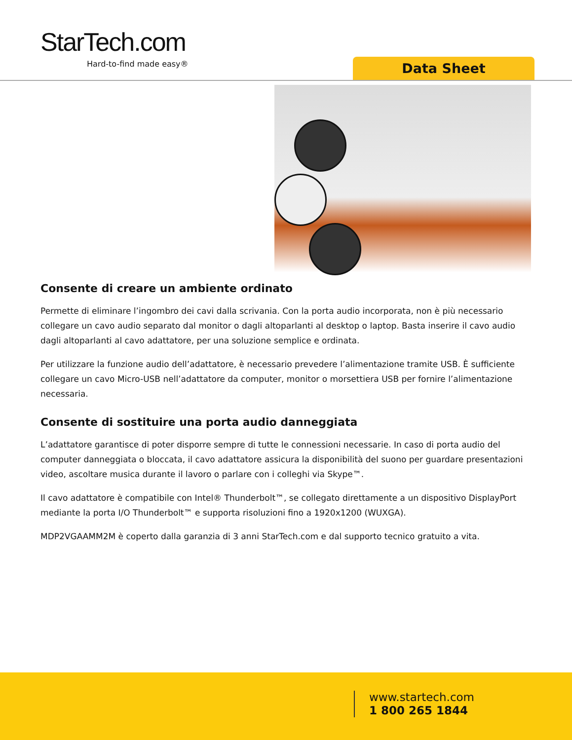StarTech.com
Hard-to-find made easy® Data Sheet
Consente di creare un ambiente ordinato
Permette di eliminare l’ingombro dei cavi dalla scrivania. Con la porta audio incorporata, non è più necessario collegare un cavo audio separato dal monitor o dagli altoparlanti al desktop o laptop. Basta inserire il cavo audio dagli altoparlanti al cavo adattatore, per una soluzione semplice e ordinata.
Per utilizzare la funzione audio dell’adattatore, è necessario prevedere l’alimentazione tramite USB. È sufficiente collegare un cavo Micro-USB nell’adattatore da computer, monitor o morsettiera USB per fornire l’alimentazione necessaria.
Consente di sostituire una porta audio danneggiata
L’adattatore garantisce di poter disporre sempre di tutte le connessioni necessarie. In caso di porta audio del computer danneggiata o bloccata, il cavo adattatore assicura la disponibilità del suono per guardare presentazioni video, ascoltare musica durante il lavoro o parlare con i colleghi via Skype™.
Il cavo adattatore è compatibile con Intel® Thunderbolt™, se collegato direttamente a un dispositivo DisplayPort mediante la porta I/O Thunderbolt™ e supporta risoluzioni fino a 1920x1200 (WUXGA).
MDP2VGAAMM2M è coperto dalla garanzia di 3 anni StarTech.com e dal supporto tecnico gratuito a vita.
www.startech.com
1 800 265 1844